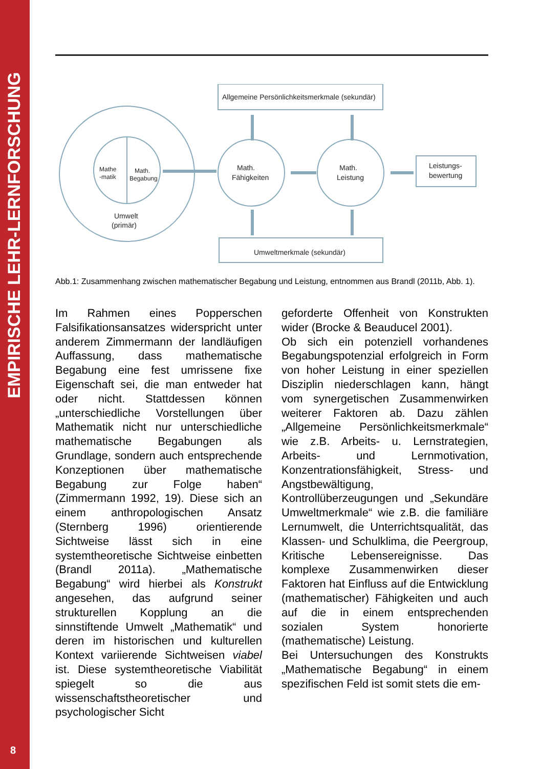EMPIRISCHE LEHR-LERNFORSCHUNG
8
Allgemeine Persönlichkeitsmerkmale (sekundär)
Umweltmerkmale (sekundär)
Math.
Fähigkeiten
Math.
Leistung
Leistungs-
bewertung
Mathe
-matik
Math.
Begabung
Umwelt
(primär)
Abb.1: Zusammenhang zwischen mathematischer Begabung und Leistung, entnommen aus Brandl (2011b, Abb. 1).
Im Rahmen eines Popperschen Falsifikationsansatzes widerspricht unter anderem Zimmermann der landläufigen Auffassung, dass mathematische Begabung eine fest umrissene fixe Eigenschaft sei, die man entweder hat oder nicht. Stattdessen können „unterschiedliche Vorstellungen über Mathematik nicht nur unterschiedliche mathematische Begabungen als Grundlage, sondern auch entsprechende Konzeptionen über mathematische Begabung zur Folge haben“ (Zimmermann 1992, 19). Diese sich an einem anthropologischen Ansatz (Sternberg 1996) orientierende Sichtweise lässt sich in eine systemtheoretische Sichtweise einbetten (Brandl 2011a). „Mathematische Begabung“ wird hierbei als Konstrukt angesehen, das aufgrund seiner strukturellen Kopplung an die sinnstiftende Umwelt „Mathematik“ und deren im historischen und kulturellen Kontext variierende Sichtweisen viabel ist. Diese systemtheoretische Viabilität spiegelt so die aus wissenschaftstheoretischer und psychologischer Sicht
geforderte Offenheit von Konstrukten wider (Brocke & Beauducel 2001).
Ob sich ein potenziell vorhandenes Begabungspotenzial erfolgreich in Form von hoher Leistung in einer speziellen Disziplin niederschlagen kann, hängt vom synergetischen Zusammenwirken weiterer Faktoren ab. Dazu zählen „Allgemeine Persönlichkeitsmerkmale“ wie z.B. Arbeits- u. Lernstrategien, Arbeits- und Lernmotivation, Konzentrationsfähigkeit, Stress- und Angstbewältigung, Kontrollüberzeugungen und „Sekundäre Umweltmerkmale“ wie z.B. die familiäre Lernumwelt, die Unterrichtsqualität, das Klassen- und Schulklima, die Peergroup, Kritische Lebensereignisse. Das komplexe Zusammenwirken dieser Faktoren hat Einfluss auf die Entwicklung (mathematischer) Fähigkeiten und auch auf die in einem entsprechenden sozialen System honorierte (mathematische) Leistung.
Bei Untersuchungen des Konstrukts „Mathematische Begabung“ in einem spezifischen Feld ist somit stets die em-